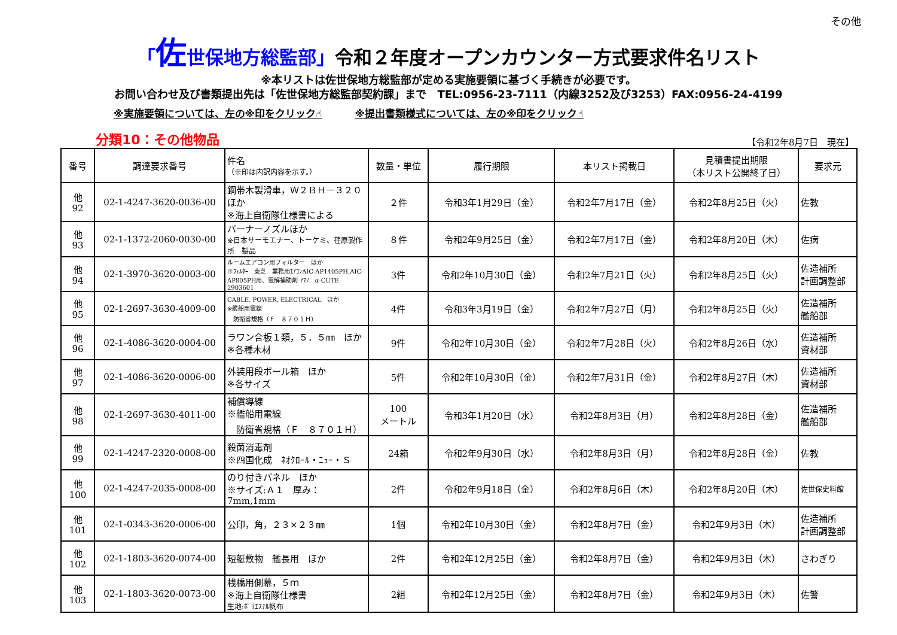その他
「佐世保地方総監部」令和２年度オープンカウンター方式要求件名リスト
※本リストは佐世保地方総監部が定める実施要領に基づく手続きが必要です。
お問い合わせ及び書類提出先は「佐世保地方総監部契約課」まで　TEL:0956-23-7111（内線3252及び3253）FAX:0956-24-4199
※実施要領については、左の※印をクリック☝ ※提出書類様式については、左の※印をクリック☝
分類10：その他物品 【令和2年8月7日　現在】
| 番号 | 調達要求番号 | 件名 （※印は内訳内容を示す。） | 数量・単位 | 履行期限 | 本リスト掲載日 | 見積書提出期限 （本リスト公開終了日） | 要求元 |
| --- | --- | --- | --- | --- | --- | --- | --- |
| 他 92 | 02-1-4247-3620-0036-00 | 鋼帯木製滑車，Ｗ２ＢＨ－３２０ ほか ※海上自衛隊仕様書による | ２件 | 令和3年1月29日（金） | 令和2年7月17日（金） | 令和2年8月25日（火） | 佐教 |
| 他 93 | 02-1-1372-2060-0030-00 | バーナーノズルほか ※日本サーモエナー、トーケミ、荏原製作所 製品 | ８件 | 令和2年9月25日（金） | 令和2年7月17日（金） | 令和2年8月20日（木） | 佐病 |
| 他 94 | 02-1-3970-3620-0003-00 | ルームエアコン用フィルター ほか ※ﾌｨﾙﾀｰ 東芝 業務用ｴｱｺﾝAIC-AP1405PH,AIC-AP805PH用、電解補助剤 ｱﾏﾉ α-CUTE 2903601 | 3件 | 令和2年10月30日（金） | 令和2年7月21日（火） | 令和2年8月25日（火） | 佐造補所 計画調整部 |
| 他 95 | 02-1-2697-3630-4009-00 | CABLE, POWER, ELECTRICAL ほか ※艦船用電線 防衛省規格（Ｆ ８７０１Ｈ） | 4件 | 令和3年3月19日（金） | 令和2年7月27日（月） | 令和2年8月25日（火） | 佐造補所 艦船部 |
| 他 96 | 02-1-4086-3620-0004-00 | ラワン合板１類，５．５㎜ ほか ※各種木材 | 9件 | 令和2年10月30日（金） | 令和2年7月28日（火） | 令和2年8月26日（水） | 佐造補所 資材部 |
| 他 97 | 02-1-4086-3620-0006-00 | 外装用段ボール箱 ほか ※各サイズ | 5件 | 令和2年10月30日（金） | 令和2年7月31日（金） | 令和2年8月27日（木） | 佐造補所 資材部 |
| 他 98 | 02-1-2697-3630-4011-00 | 補償導線 ※艦船用電線 防衛省規格（Ｆ ８７０１Ｈ） | 100 メートル | 令和3年1月20日（水） | 令和2年8月3日（月） | 令和2年8月28日（金） | 佐造補所 艦船部 |
| 他 99 | 02-1-4247-2320-0008-00 | 殺菌消毒剤 ※四国化成 ﾈｵｸﾛｰﾙ・ﾆｭｰ・Ｓ | 24箱 | 令和2年9月30日（水） | 令和2年8月3日（月） | 令和2年8月28日（金） | 佐教 |
| 他 100 | 02-1-4247-2035-0008-00 | のり付きパネル ほか ※サイズ:Ａ１ 厚み：7mm,1mm | 2件 | 令和2年9月18日（金） | 令和2年8月6日（木） | 令和2年8月20日（木） | 佐世保史料館 |
| 他 101 | 02-1-0343-3620-0006-00 | 公印，角，２３×２３㎜ | 1個 | 令和2年10月30日（金） | 令和2年8月7日（金） | 令和2年9月3日（木） | 佐造補所 計画調整部 |
| 他 102 | 02-1-1803-3620-0074-00 | 短艇敷物 艦長用 ほか | 2件 | 令和2年12月25日（金） | 令和2年8月7日（金） | 令和2年9月3日（木） | さわぎり |
| 他 103 | 02-1-1803-3620-0073-00 | 桟橋用側幕，５ｍ ※海上自衛隊仕様書 生地:ﾎﾟﾘｴｽﾃﾙ帆布 | 2組 | 令和2年12月25日（金） | 令和2年8月7日（金） | 令和2年9月3日（木） | 佐警 |